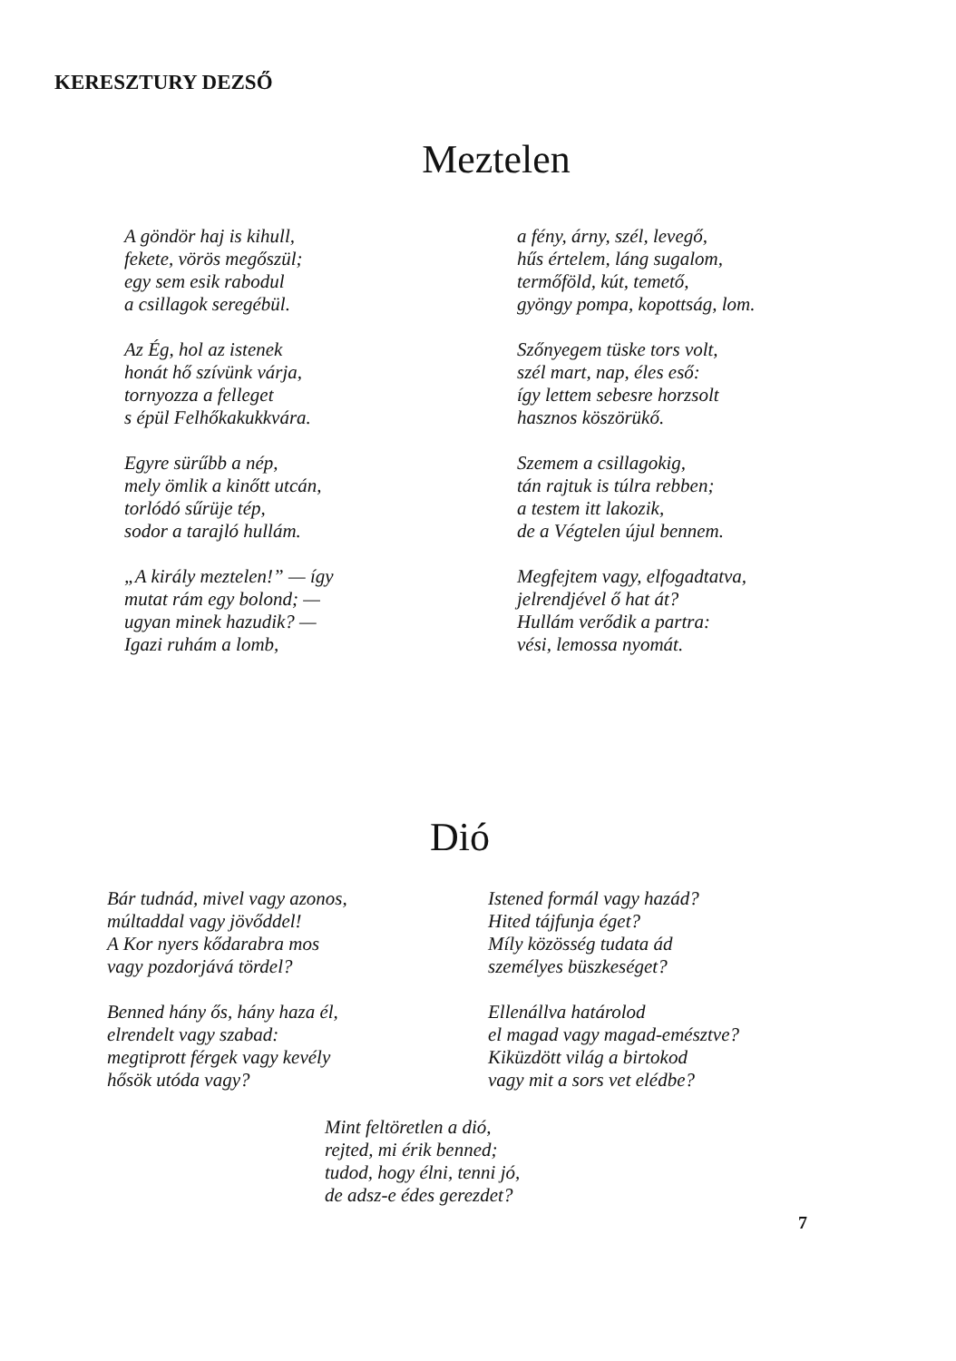KERESZTURY DEZSŐ
Meztelen
A göndör haj is kihull,
fekete, vörös megőszül;
egy sem esik rabodul
a csillagok seregébül.
Az Ég, hol az istenek
honát hő szívünk várja,
tornyozza a felleget
s épül Felhőkakukkvára.
Egyre sürűbb a nép,
mely ömlik a kinőtt utcán,
torlódó sűrüje tép,
sodor a tarajló hullám.
„A király meztelen!” — így
mutat rám egy bolond; —
ugyan minek hazudik? —
Igazi ruhám a lomb,
a fény, árny, szél, levegő,
hűs értelem, láng sugalom,
termőföld, kút, temető,
gyöngy pompa, kopottság, lom.
Szőnyegem tüske tors volt,
szél mart, nap, éles eső:
így lettem sebesre horzsolt
hasznos köszörükő.
Szemem a csillagokig,
tán rajtuk is túlra rebben;
a testem itt lakozik,
de a Végtelen újul bennem.
Megfejtem vagy, elfogadtatva,
jelrendjével ő hat át?
Hullám verődik a partra:
vési, lemossa nyomát.
Dió
Bár tudnád, mivel vagy azonos,
múltaddal vagy jövőddel!
A Kor nyers kődarabra mos
vagy pozdorjává tördel?
Benned hány ős, hány haza él,
elrendelt vagy szabad:
megtiprott férgek vagy kevély
hősök utóda vagy?
Istened formál vagy hazád?
Hited tájfunja éget?
Míly közösség tudata ád
személyes büszkeséget?
Ellenállva határolod
el magad vagy magad-emésztve?
Kiküzdött világ a birtokod
vagy mit a sors vet elédbe?
Mint feltöretlen a dió,
rejted, mi érik benned;
tudod, hogy élni, tenni jó,
de adsz-e édes gerezdet?
7